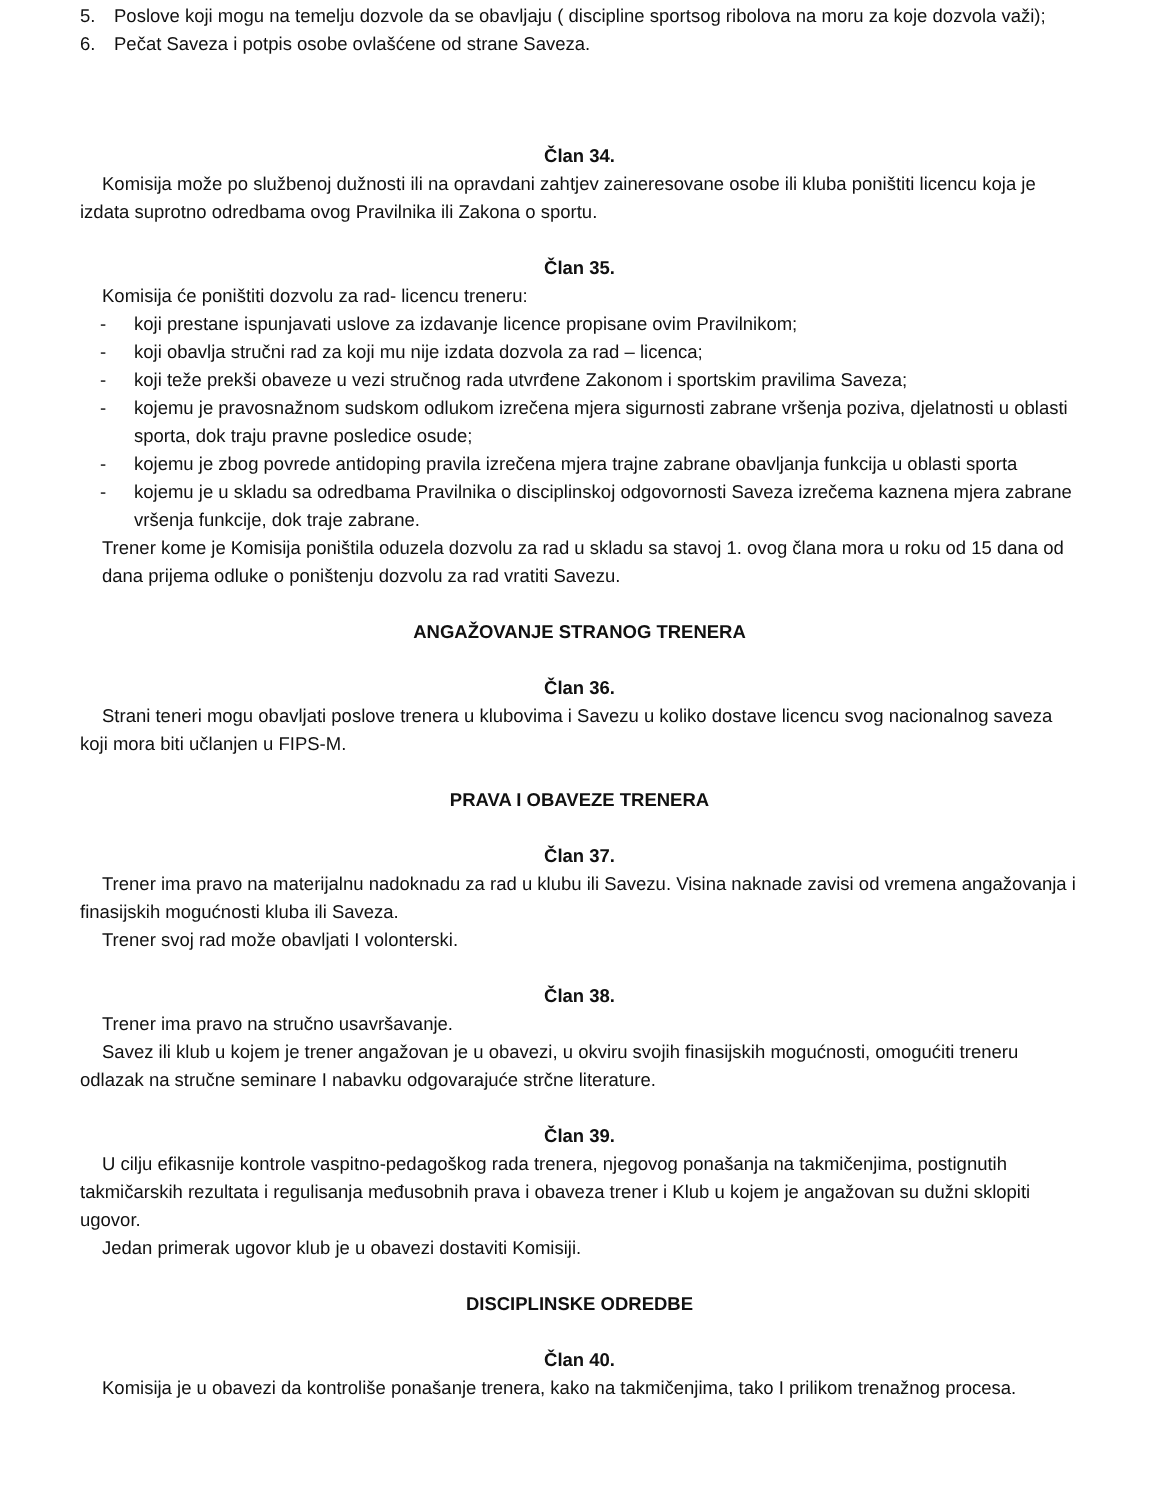5. Poslove koji mogu na temelju dozvole da se obavljaju ( discipline sportsog ribolova na moru za koje dozvola važi);
6. Pečat Saveza i potpis osobe ovlašćene od strane Saveza.
Član 34.
Komisija može po službenoj dužnosti ili na opravdani zahtjev zaineresovane osobe ili kluba poništiti licencu koja je izdata suprotno odredbama ovog Pravilnika ili Zakona o sportu.
Član 35.
Komisija će poništiti dozvolu za rad- licencu treneru:
- koji prestane ispunjavati uslove za izdavanje licence propisane ovim Pravilnikom;
- koji obavlja stručni rad za koji mu nije izdata dozvola za rad – licenca;
- koji teže prekši obaveze u vezi stručnog rada utvrđene Zakonom i sportskim pravilima Saveza;
- kojemu je pravosnažnom sudskom odlukom izrečena mjera sigurnosti zabrane vršenja poziva, djelatnosti u oblasti sporta, dok traju pravne posledice osude;
- kojemu je zbog povrede antidoping pravila izrečena mjera trajne zabrane obavljanja funkcija u oblasti sporta
- kojemu je u skladu sa odredbama Pravilnika o disciplinskoj odgovornosti Saveza izrečema kaznena mjera zabrane vršenja funkcije, dok traje zabrane.
Trener kome je Komisija poništila oduzela dozvolu za rad u skladu sa stavoj 1. ovog člana mora u roku od 15 dana od dana prijema odluke o poništenju dozvolu za rad vratiti Savezu.
ANGAŽOVANJE STRANOG TRENERA
Član 36.
Strani teneri mogu obavljati poslove trenera u klubovima i Savezu u koliko dostave licencu svog nacionalnog saveza koji mora biti učlanjen u FIPS-M.
PRAVA I OBAVEZE TRENERA
Član 37.
Trener ima pravo na materijalnu nadoknadu za rad u klubu ili Savezu. Visina naknade zavisi od vremena angažovanja i finasijskih mogućnosti kluba ili Saveza.
Trener svoj rad može obavljati I volonterski.
Član 38.
Trener ima pravo na stručno usavršavanje.
Savez ili klub u kojem je trener angažovan je u obavezi, u okviru svojih finasijskih mogućnosti, omogućiti treneru odlazak na stručne seminare I nabavku odgovarajuće strčne literature.
Član 39.
U cilju efikasnije kontrole vaspitno-pedagoškog rada trenera, njegovog ponašanja na takmičenjima, postignutih takmičarskih rezultata i regulisanja međusobnih prava i obaveza trener i Klub u kojem je angažovan su dužni sklopiti ugovor.
Jedan primerak ugovor klub je u obavezi dostaviti Komisiji.
DISCIPLINSKE ODREDBE
Član 40.
Komisija je u obavezi da kontroliše ponašanje trenera, kako na takmičenjima, tako I prilikom trenažnog procesa.